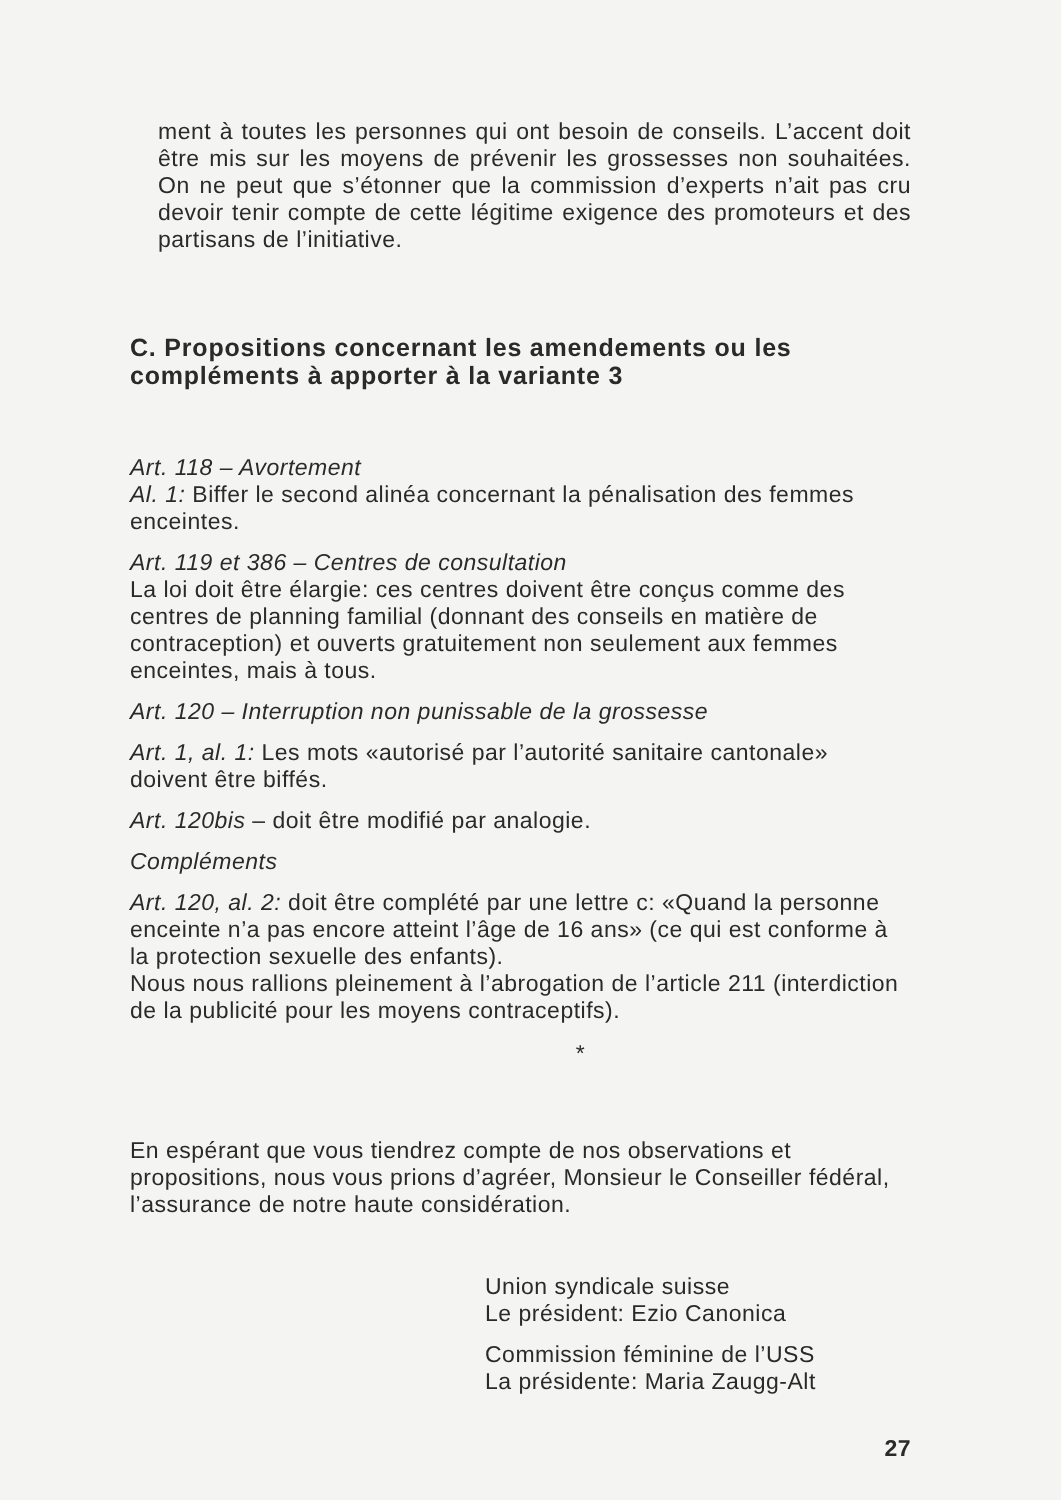ment à toutes les personnes qui ont besoin de conseils. L’accent doit être mis sur les moyens de prévenir les grossesses non souhaitées. On ne peut que s’étonner que la commission d’experts n’ait pas cru devoir tenir compte de cette légitime exigence des promoteurs et des partisans de l’initiative.
C. Propositions concernant les amendements ou les compléments à apporter à la variante 3
Art. 118 – Avortement
Al. 1: Biffer le second alinéa concernant la pénalisation des femmes enceintes.
Art. 119 et 386 – Centres de consultation
La loi doit être élargie: ces centres doivent être conçus comme des centres de planning familial (donnant des conseils en matière de contraception) et ouverts gratuitement non seulement aux femmes enceintes, mais à tous.
Art. 120 – Interruption non punissable de la grossesse
Art. 1, al. 1: Les mots «autorisé par l’autorité sanitaire cantonale» doivent être biffés.
Art. 120bis – doit être modifié par analogie.
Compléments
Art. 120, al. 2: doit être complété par une lettre c: «Quand la personne enceinte n’a pas encore atteint l’âge de 16 ans» (ce qui est conforme à la protection sexuelle des enfants).
Nous nous rallions pleinement à l’abrogation de l’article 211 (interdiction de la publicité pour les moyens contraceptifs).
*
En espérant que vous tiendrez compte de nos observations et propositions, nous vous prions d’agréer, Monsieur le Conseiller fédéral, l’assurance de notre haute considération.
Union syndicale suisse
Le président: Ezio Canonica
Commission féminine de l’USS
La présidente: Maria Zaugg-Alt
27